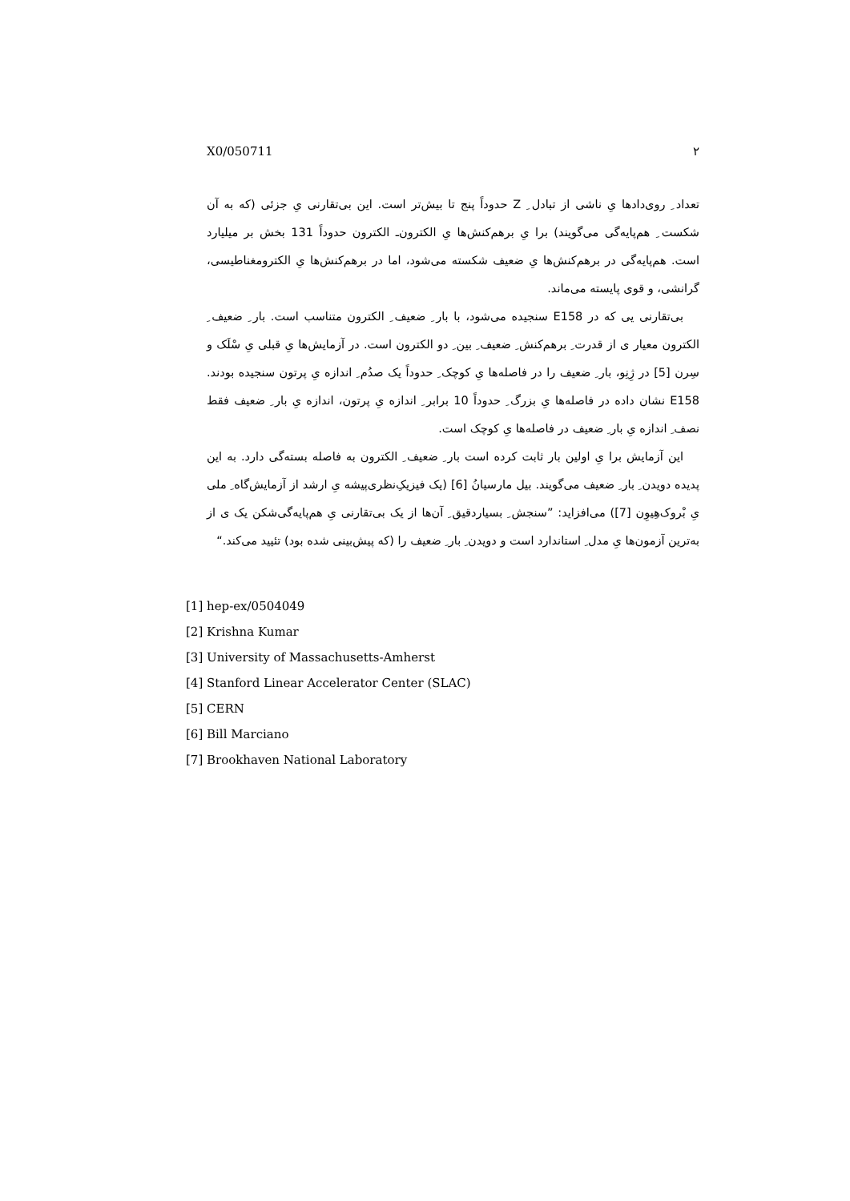X0/050711 ۲
تعداد ِ روی‌دادها یِ ناشی از تبادل ِ Z حدوداً پنج تا بیش‌تر است. این بی‌تقارنی یِ جزئی (که به آن شکست ِ هم‌پایه‌گی می‌گویند) برا یِ برهم‌کنش‌ها یِ الکترون‌ـ الکترون حدوداً 131 بخش بر میلیارد است. هم‌پایه‌گی در برهم‌کنش‌ها یِ ضعیف شکسته می‌شود، اما در برهم‌کنش‌ها یِ الکترومغناطیسی، گرانشی، و قوی پایسته می‌ماند.
بی‌تقارنی یی که در E158 سنجیده می‌شود، با بار ِ ضعیف ِ الکترون متناسب است. بار ِ ضعیف ِ الکترون معیار ی از قدرت ِ برهم‌کنش ِ ضعیف ِ بین ِ دو الکترون است. در آزمایش‌ها یِ قبلی یِ سْلَک و سِرن [5] در ژِنِو، بار ِ ضعیف را در فاصله‌ها یِ کوچک ِ حدوداً یک صدُم ِ اندازه یِ پرتون سنجیده بودند. E158 نشان داده در فاصله‌ها یِ بزرگ ِ حدوداً 10 برابر ِ اندازه یِ پرتون، اندازه یِ بار ِ ضعیف فقط نصف ِ اندازه یِ بار ِ ضعیف در فاصله‌ها یِ کوچک است.
این آزمایش برا یِ اولین بار ثابت کرده است بار ِ ضعیف ِ الکترون به فاصله بسته‌گی دارد. به این پدیده دویدن ِ بار ِ ضعیف می‌گویند. بیل مارسیانُ [6] (یک فیزیکِ‌نظری‌پیشه یِ ارشد از آزمایش‌گاه ِ ملی یِ بْروک‌هِیوِن [7]) می‌افزاید: ”سنجش ِ بسیاردقیق ِ آن‌ها از یک بی‌تقارنی یِ هم‌پایه‌گی‌شکن یک ی از به‌ترین آزمون‌ها یِ مدل ِ استاندارد است و دویدن ِ بار ِ ضعیف را (که پیش‌بینی شده بود) تئیید می‌کند.“
[1] hep-ex/0504049
[2] Krishna Kumar
[3] University of Massachusetts-Amherst
[4] Stanford Linear Accelerator Center (SLAC)
[5] CERN
[6] Bill Marciano
[7] Brookhaven National Laboratory